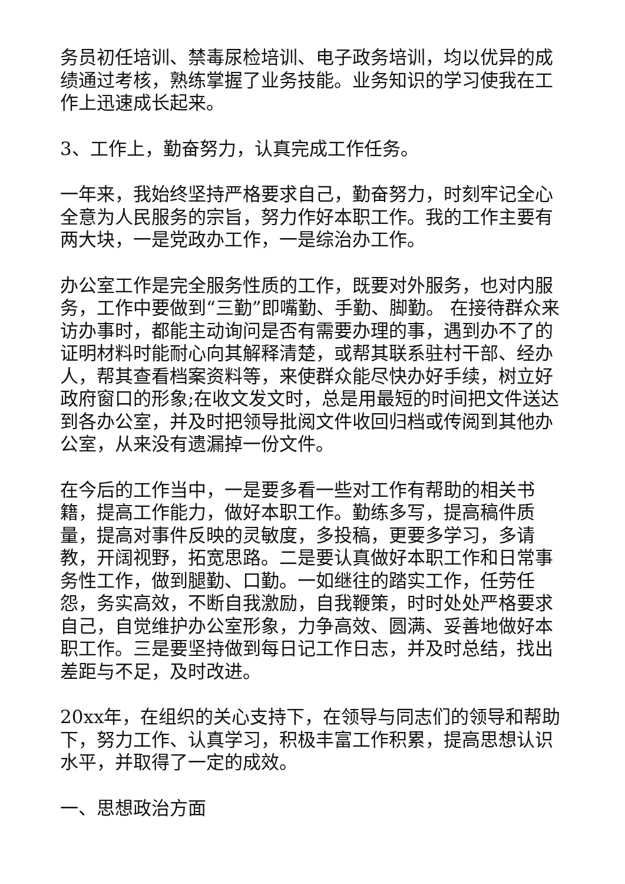务员初任培训、禁毒尿检培训、电子政务培训，均以优异的成绩通过考核，熟练掌握了业务技能。业务知识的学习使我在工作上迅速成长起来。
3、工作上，勤奋努力，认真完成工作任务。
一年来，我始终坚持严格要求自己，勤奋努力，时刻牢记全心全意为人民服务的宗旨，努力作好本职工作。我的工作主要有两大块，一是党政办工作，一是综治办工作。
办公室工作是完全服务性质的工作，既要对外服务，也对内服务，工作中要做到“三勤”即嘴勤、手勤、脚勤。 在接待群众来访办事时，都能主动询问是否有需要办理的事，遇到办不了的证明材料时能耐心向其解释清楚，或帮其联系驻村干部、经办人，帮其查看档案资料等，来使群众能尽快办好手续，树立好政府窗口的形象;在收文发文时，总是用最短的时间把文件送达到各办公室，并及时把领导批阅文件收回归档或传阅到其他办公室，从来没有遗漏掉一份文件。
在今后的工作当中，一是要多看一些对工作有帮助的相关书籍，提高工作能力，做好本职工作。勤练多写，提高稿件质量，提高对事件反映的灵敏度，多投稿，更要多学习，多请教，开阔视野，拓宽思路。二是要认真做好本职工作和日常事务性工作，做到腿勤、口勤。一如继往的踏实工作，任劳任怨，务实高效，不断自我激励，自我鞭策，时时处处严格要求自己，自觉维护办公室形象，力争高效、圆满、妥善地做好本职工作。三是要坚持做到每日记工作日志，并及时总结，找出差距与不足，及时改进。
20xx年，在组织的关心支持下，在领导与同志们的领导和帮助下，努力工作、认真学习，积极丰富工作积累，提高思想认识水平，并取得了一定的成效。
一、思想政治方面